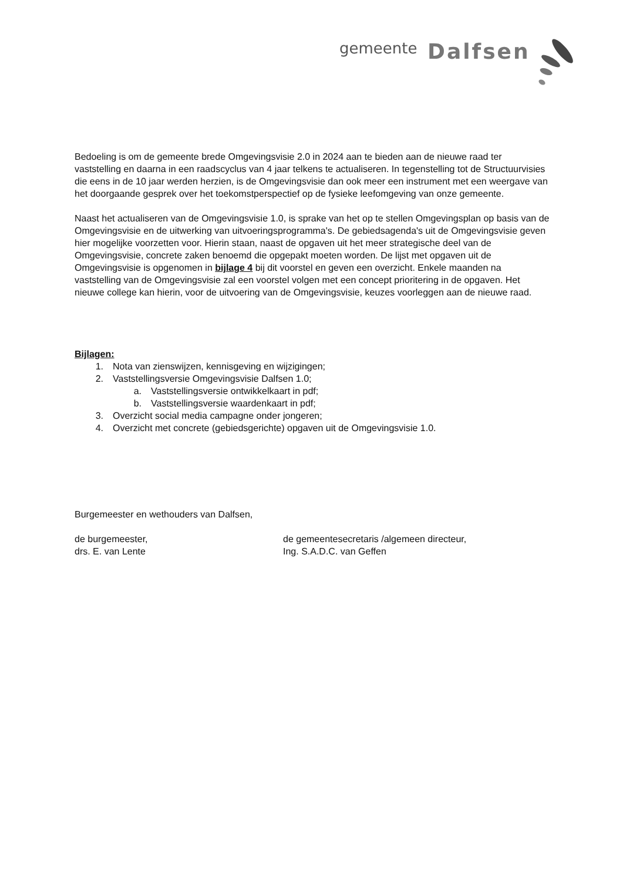gemeente Dalfsen
Bedoeling is om de gemeente brede Omgevingsvisie 2.0 in 2024 aan te bieden aan de nieuwe raad ter vaststelling en daarna in een raadscyclus van 4 jaar telkens te actualiseren. In tegenstelling tot de Structuurvisies die eens in de 10 jaar werden herzien, is de Omgevingsvisie dan ook meer een instrument met een weergave van het doorgaande gesprek over het toekomstperspectief op de fysieke leefomgeving van onze gemeente.
Naast het actualiseren van de Omgevingsvisie 1.0, is sprake van het op te stellen Omgevingsplan op basis van de Omgevingsvisie en de uitwerking van uitvoeringsprogramma's. De gebiedsagenda's uit de Omgevingsvisie geven hier mogelijke voorzetten voor. Hierin staan, naast de opgaven uit het meer strategische deel van de Omgevingsvisie, concrete zaken benoemd die opgepakt moeten worden. De lijst met opgaven uit de Omgevingsvisie is opgenomen in bijlage 4 bij dit voorstel en geven een overzicht. Enkele maanden na vaststelling van de Omgevingsvisie zal een voorstel volgen met een concept prioritering in de opgaven. Het nieuwe college kan hierin, voor de uitvoering van de Omgevingsvisie, keuzes voorleggen aan de nieuwe raad.
Bijlagen:
1. Nota van zienswijzen, kennisgeving en wijzigingen;
2. Vaststellingsversie Omgevingsvisie Dalfsen 1.0;
a. Vaststellingsversie ontwikkelkaart in pdf;
b. Vaststellingsversie waardenkaart in pdf;
3. Overzicht social media campagne onder jongeren;
4. Overzicht met concrete (gebiedsgerichte) opgaven uit de Omgevingsvisie 1.0.
Burgemeester en wethouders van Dalfsen,
de burgemeester,
drs. E. van Lente
de gemeentesecretaris /algemeen directeur,
Ing. S.A.D.C. van Geffen